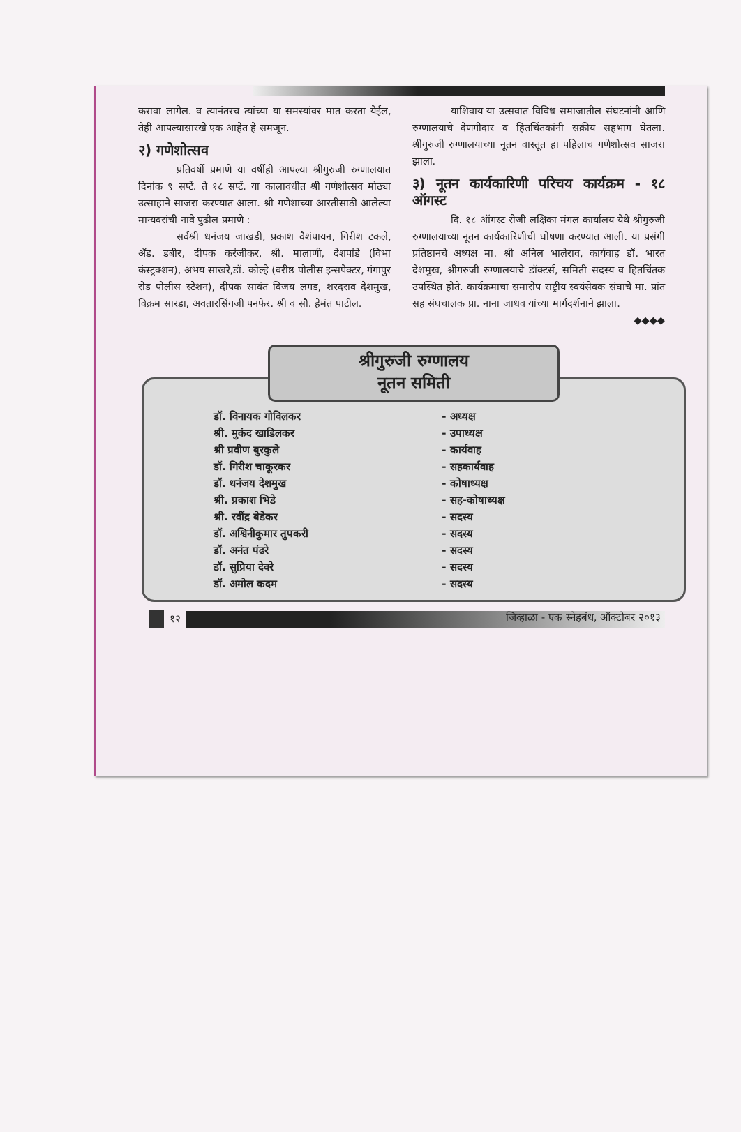करावा लागेल. व त्यानंतरच त्यांच्या या समस्यांवर मात करता येईल, तेही आपल्यासारखे एक आहेत हे समजून.
२) गणेशोत्सव
प्रतिवर्षी प्रमाणे या वर्षीही आपल्या श्रीगुरुजी रुग्णालयात दिनांक ९ सप्टें. ते १८ सप्टें. या कालावधीत श्री गणेशोत्सव मोठ्या उत्साहाने साजरा करण्यात आला. श्री गणेशाच्या आरतीसाठी आलेल्या मान्यवरांची नावे पुढील प्रमाणे :
सर्वश्री धनंजय जाखडी, प्रकाश वैशंपायन, गिरीश टकले, अ‍ॅड. डबीर, दीपक करंजीकर, श्री. मालाणी, देशपांडे (विभा कंस्ट्रक्शन), अभय साखरे,डॉ. कोल्हे (वरीष्ठ पोलीस इन्सपेक्टर, गंगापुर रोड पोलीस स्टेशन), दीपक सावंत विजय लगड, शरदराव देशमुख, विक्रम सारडा, अवतारसिंगजी पनफेर. श्री व सौ. हेमंत पाटील.
याशिवाय या उत्सवात विविध समाजातील संघटनांनी आणि रुग्णालयाचे देणगीदार व हितचिंतकांनी सक्रीय सहभाग घेतला. श्रीगुरुजी रुग्णालयाच्या नूतन वास्तूत हा पहिलाच गणेशोत्सव साजरा झाला.
३) नूतन कार्यकारिणी परिचय कार्यक्रम - १८ ऑगस्ट
दि. १८ ऑगस्ट रोजी लक्षिका मंगल कार्यालय येथे श्रीगुरुजी रुग्णालयाच्या नूतन कार्यकारिणीची घोषणा करण्यात आली. या प्रसंगी प्रतिष्ठानचे अध्यक्ष मा. श्री अनिल भालेराव, कार्यवाह डॉ. भारत देशमुख, श्रीगरुजी रुग्णालयाचे डॉक्टर्स, समिती सदस्य व हितचिंतक उपस्थित होते. कार्यक्रमाचा समारोप राष्ट्रीय स्वयंसेवक संघाचे मा. प्रांत सह संघचालक प्रा. नाना जाधव यांच्या मार्गदर्शनाने झाला.
◆◆◆◆
श्रीगुरुजी रुग्णालय
नूतन समिती
| डॉ. विनायक गोविलकर | - अध्यक्ष |
| श्री. मुकंद खाडिलकर | - उपाध्यक्ष |
| श्री प्रवीण बुरकुले | - कार्यवाह |
| डॉ. गिरीश चाकूरकर | - सहकार्यवाह |
| डॉ. धनंजय देशमुख | - कोषाध्यक्ष |
| श्री. प्रकाश भिडे | - सह-कोषाध्यक्ष |
| श्री. रवींद्र बेडेकर | - सदस्य |
| डॉ. अश्विनीकुमार तुपकरी | - सदस्य |
| डॉ. अनंत पंढरे | - सदस्य |
| डॉ. सुप्रिया देवरे | - सदस्य |
| डॉ. अमोल कदम | - सदस्य |
१२
जिव्हाळा - एक स्नेहबंध, ऑक्टोबर २०१३